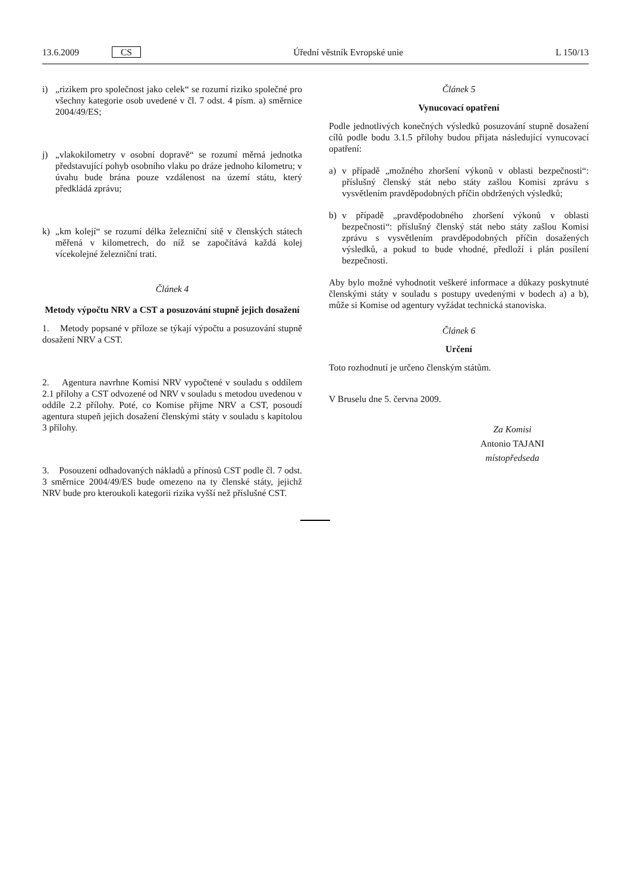13.6.2009 CS Úřední věstník Evropské unie L 150/13
i) „rizikem pro společnost jako celek“ se rozumí riziko společné pro všechny kategorie osob uvedené v čl. 7 odst. 4 písm. a) směrnice 2004/49/ES;
j) „vlakokilometry v osobní dopravě“ se rozumí měrná jednotka představující pohyb osobního vlaku po dráze jednoho kilometru; v úvahu bude brána pouze vzdálenost na území státu, který předkládá zprávu;
k) „km kolejí“ se rozumí délka železniční sítě v členských státech měřená v kilometrech, do níž se započítává každá kolej vícekolejné železniční trati.
Článek 4
Metody výpočtu NRV a CST a posuzování stupně jejich dosažení
1. Metody popsané v příloze se týkají výpočtu a posuzování stupně dosažení NRV a CST.
2. Agentura navrhne Komisi NRV vypočtené v souladu s oddílem 2.1 přílohy a CST odvozené od NRV v souladu s metodou uvedenou v oddíle 2.2 přílohy. Poté, co Komise přijme NRV a CST, posoudí agentura stupeň jejich dosažení členskými státy v souladu s kapitolou 3 přílohy.
3. Posouzení odhadovaných nákladů a přínosů CST podle čl. 7 odst. 3 směrnice 2004/49/ES bude omezeno na ty členské státy, jejichž NRV bude pro kteroukoli kategorii rizika vyšší než příslušné CST.
Článek 5
Vynucovací opatření
Podle jednotlivých konečných výsledků posuzování stupně dosažení cílů podle bodu 3.1.5 přílohy budou přijata následující vynucovací opatření:
a) v případě „možného zhoršení výkonů v oblasti bezpečnosti“: příslušný členský stát nebo státy zašlou Komisi zprávu s vysvětlením pravděpodobných příčin obdržených výsledků;
b) v případě „pravděpodobného zhoršení výkonů v oblasti bezpečnosti“: příslušný členský stát nebo státy zašlou Komisi zprávu s vysvětlením pravděpodobných příčin dosažených výsledků, a pokud to bude vhodné, předloží i plán posílení bezpečnosti.
Aby bylo možné vyhodnotit veškeré informace a důkazy poskytnuté členskými státy v souladu s postupy uvedenými v bodech a) a b), může si Komise od agentury vyžádat technická stanoviska.
Článek 6
Určení
Toto rozhodnutí je určeno členským státům.
V Bruselu dne 5. června 2009.
Za Komisi
Antonio TAJANI
místopředseda